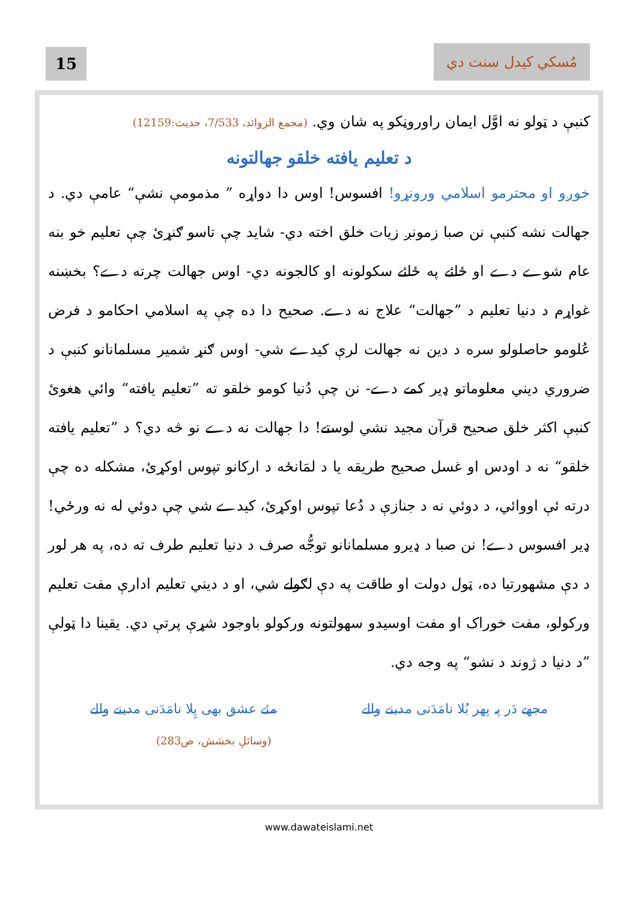15
مُسکي کيدل سنت دي
کنبې د ټولو نه اوَّل ايمان راوروڼکو په شان وي. (مجمع الزوائد، 7/533، حديث:12159)
د تعليم يافته خلقو جهالتونه
خوږو او محترمو اسلامي ورونړو! افسوس! اوس دا دواړه ” مذمومې نشې“ عامې دي. د جهالت نشه کنبې نن صبا زمونږ زيات خلق اخته دي- شايد چې تاسو ګنړئ چې تعليم خو بنه عام شوے دے او ځائے په ځائے سکولونه او کالجونه دي- اوس جهالت چرته دے؟ بخښنه غواړم د دنيا تعليم د ”جهالت“ علاج نه دے. صحيح دا ده چې په اسلامي احکامو د فرض عُلومو حاصلولو سره د دين نه جهالت لرې کيدے شي- اوس ګنړ شمير مسلمانانو کنبې د ضروري ديني معلوماتو ډير کمے دے- نن چې دُنيا کومو خلقو ته ”تعليم يافته“ وائي هغوئ کنبې اکثر خلق صحيح قرآن مجيد نشي لوستے! دا جهالت نه دے نو څه دي؟ د ”تعليم يافته خلقو“ نه د اودس او غسل صحيح طريقه يا د لمَانځه د ارکانو تپوس اوکړئ، مشکله ده چې درته ئې اووائي، د دوئي نه د جنازې د دُعا تپوس اوکړئ، کيدے شي چې دوئي له نه ورځي! ډير افسوس دے! نن صبا د ډيرو مسلمانانو توجُّه صرف د دنيا تعليم طرف ته ده، په هر لور د دې مشهورتيا ده، ټول دولت او طاقت په دې لګولے شي، او د ديني تعليم ادارې مفت تعليم ورکولو، مفت خوراک او مفت اوسيدو سهولتونه ورکولو باوجود شړې پرتې دي. يقينا دا ټولې ”د دنيا د ژوند د نشو“ په وجه دي.
مجھے دَر پہ پھر بُلا نامَدَنی مدینے والے مئے عشق بھی پِلا نامَدَنی مدینے والے
(وسائلِ بخشش، ص283)
www.dawateislami.net